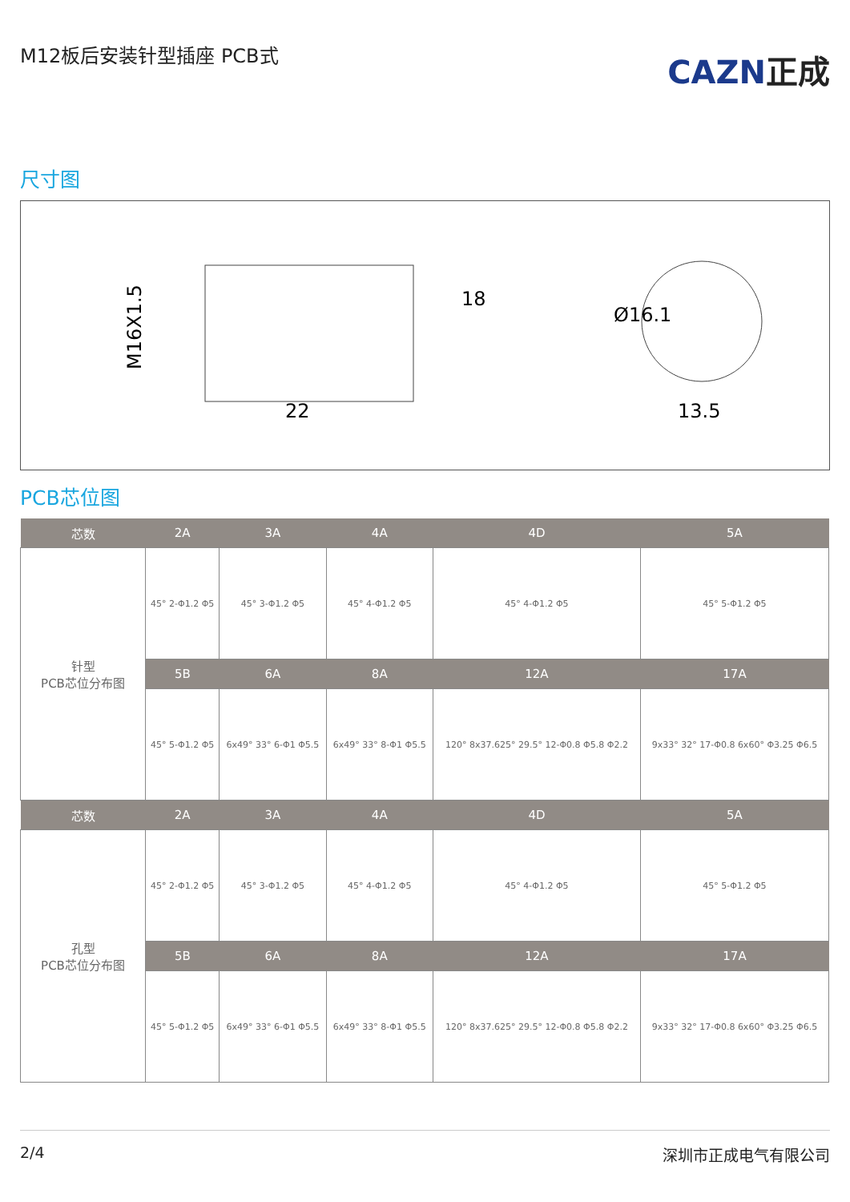M12板后安装针型插座 PCB式
CAZN正成
尺寸图
M16X1.5
22
18
Ø16.1
13.5
PCB芯位图
| 芯数 | 2A | 3A | 4A | 4D | 5A |
| --- | --- | --- | --- | --- | --- |
| 针型 PCB芯位分布图 | 45° 2-Φ1.2 Φ5 | 45° 3-Φ1.2 Φ5 | 45° 4-Φ1.2 Φ5 | 45° 4-Φ1.2 Φ5 | 45° 5-Φ1.2 Φ5 |
| | 5B | 6A | 8A | 12A | 17A |
| | 45° 5-Φ1.2 Φ5 | 6x49° 33° 6-Φ1 Φ5.5 | 6x49° 33° 8-Φ1 Φ5.5 | 120° 8x37.625° 29.5° 12-Φ0.8 Φ5.8 Φ2.2 | 9x33° 32° 17-Φ0.8 6x60° Φ3.25 Φ6.5 |
| 芯数 | 2A | 3A | 4A | 4D | 5A |
| 孔型 PCB芯位分布图 | 45° 2-Φ1.2 Φ5 | 45° 3-Φ1.2 Φ5 | 45° 4-Φ1.2 Φ5 | 45° 4-Φ1.2 Φ5 | 45° 5-Φ1.2 Φ5 |
| | 5B | 6A | 8A | 12A | 17A |
| | 45° 5-Φ1.2 Φ5 | 6x49° 33° 6-Φ1 Φ5.5 | 6x49° 33° 8-Φ1 Φ5.5 | 120° 8x37.625° 29.5° 12-Φ0.8 Φ5.8 Φ2.2 | 9x33° 32° 17-Φ0.8 6x60° Φ3.25 Φ6.5 |
2/4 深圳市正成电气有限公司